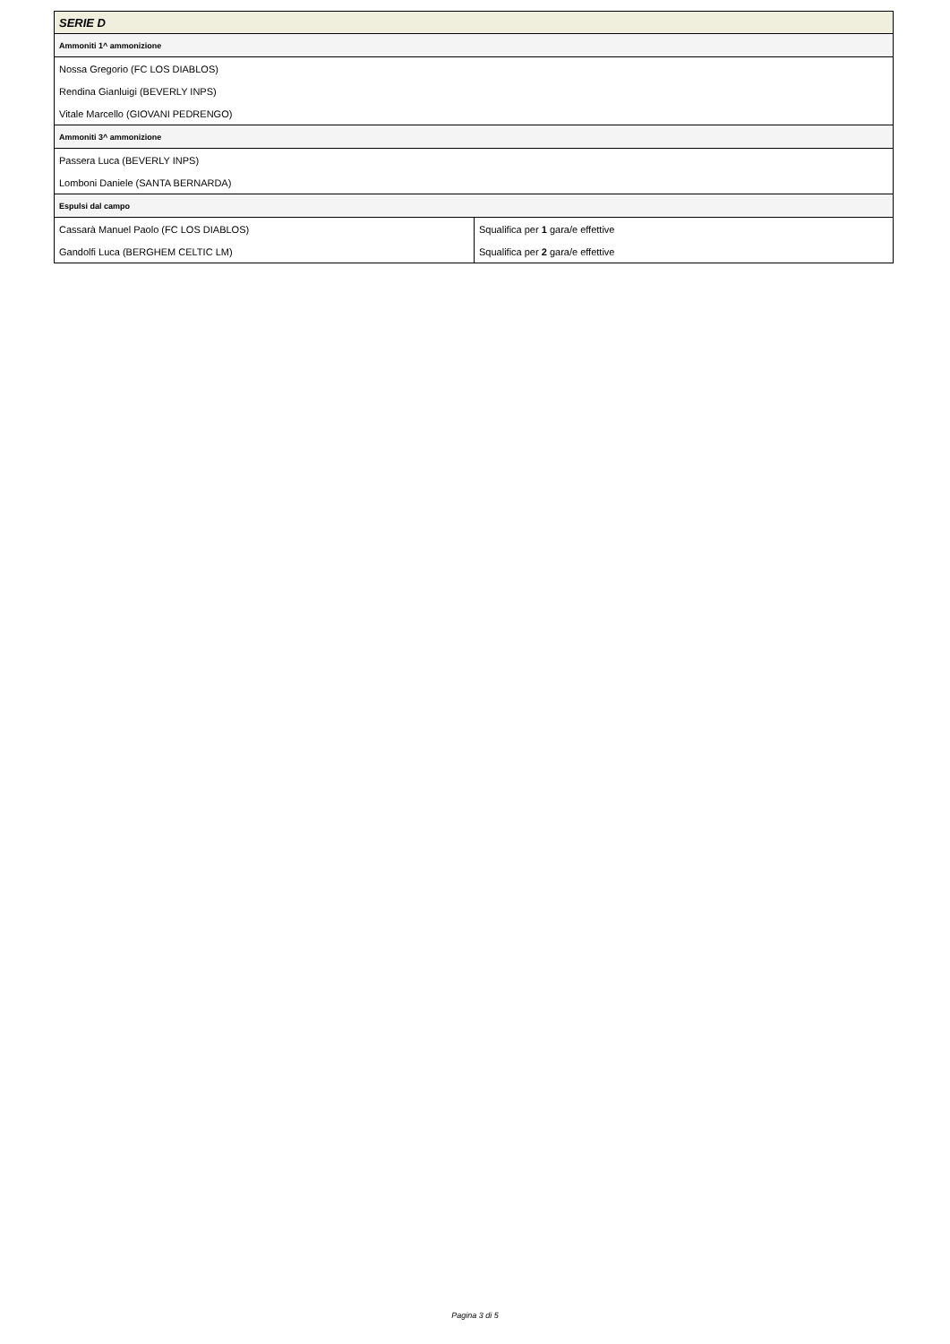| SERIE D | |
| --- | --- |
| Ammoniti 1^ ammonizione | |
| Nossa Gregorio (FC LOS DIABLOS) | |
| Rendina Gianluigi (BEVERLY INPS) | |
| Vitale Marcello (GIOVANI PEDRENGO) | |
| Ammoniti 3^ ammonizione | |
| Passera Luca (BEVERLY INPS) | |
| Lomboni Daniele (SANTA BERNARDA) | |
| Espulsi dal campo | |
| Cassarà Manuel Paolo (FC LOS DIABLOS) | Squalifica per 1 gara/e effettive |
| Gandolfi Luca (BERGHEM CELTIC LM) | Squalifica per 2 gara/e effettive |
Pagina 3 di 5